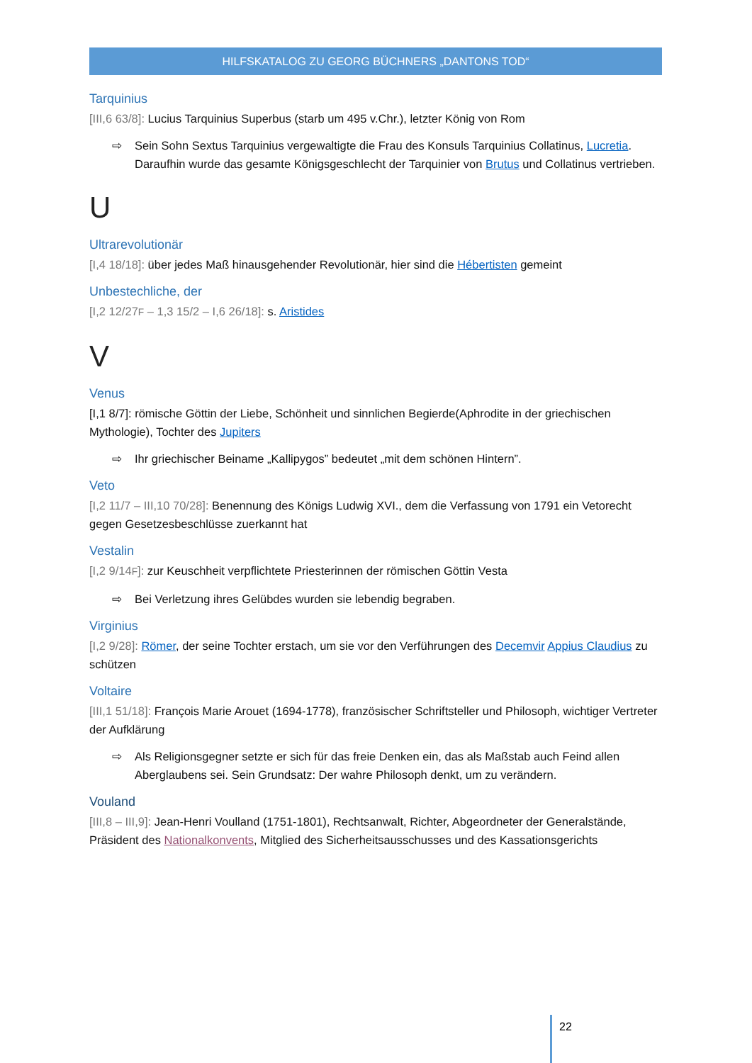HILFSKATALOG ZU GEORG BÜCHNERS „DANTONS TOD“
Tarquinius
[III,6 63/8]: Lucius Tarquinius Superbus (starb um 495 v.Chr.), letzter König von Rom
⇨ Sein Sohn Sextus Tarquinius vergewaltigte die Frau des Konsuls Tarquinius Collatinus, Lucretia. Daraufhin wurde das gesamte Königsgeschlecht der Tarquinier von Brutus und Collatinus vertrieben.
U
Ultrarevolutionär
[I,4 18/18]: über jedes Maß hinausgehender Revolutionär, hier sind die Hébertisten gemeint
Unbestechliche, der
[I,2 12/27F – 1,3 15/2 – I,6 26/18]: s. Aristides
V
Venus
[I,1 8/7]: römische Göttin der Liebe, Schönheit und sinnlichen Begierde(Aphrodite in der griechischen Mythologie), Tochter des Jupiters
⇨ Ihr griechischer Beiname „Kallipygos” bedeutet „mit dem schönen Hintern”.
Veto
[I,2 11/7 – III,10 70/28]: Benennung des Königs Ludwig XVI., dem die Verfassung von 1791 ein Vetorecht gegen Gesetzesbeschlüsse zuerkannt hat
Vestalin
[I,2 9/14F]: zur Keuschheit verpflichtete Priesterinnen der römischen Göttin Vesta
⇨ Bei Verletzung ihres Gelübdes wurden sie lebendig begraben.
Virginius
[I,2 9/28]: Römer, der seine Tochter erstach, um sie vor den Verführungen des Decemvir Appius Claudius zu schützen
Voltaire
[III,1 51/18]: François Marie Arouet (1694-1778), französischer Schriftsteller und Philosoph, wichtiger Vertreter der Aufklärung
⇨ Als Religionsgegner setzte er sich für das freie Denken ein, das als Maßstab auch Feind allen Aberglaubens sei. Sein Grundsatz: Der wahre Philosoph denkt, um zu verändern.
Vouland
[III,8 – III,9]: Jean-Henri Voulland (1751-1801), Rechtsanwalt, Richter, Abgeordneter der Generalstände, Präsident des Nationalkonvents, Mitglied des Sicherheitsausschusses und des Kassationsgerichts
22